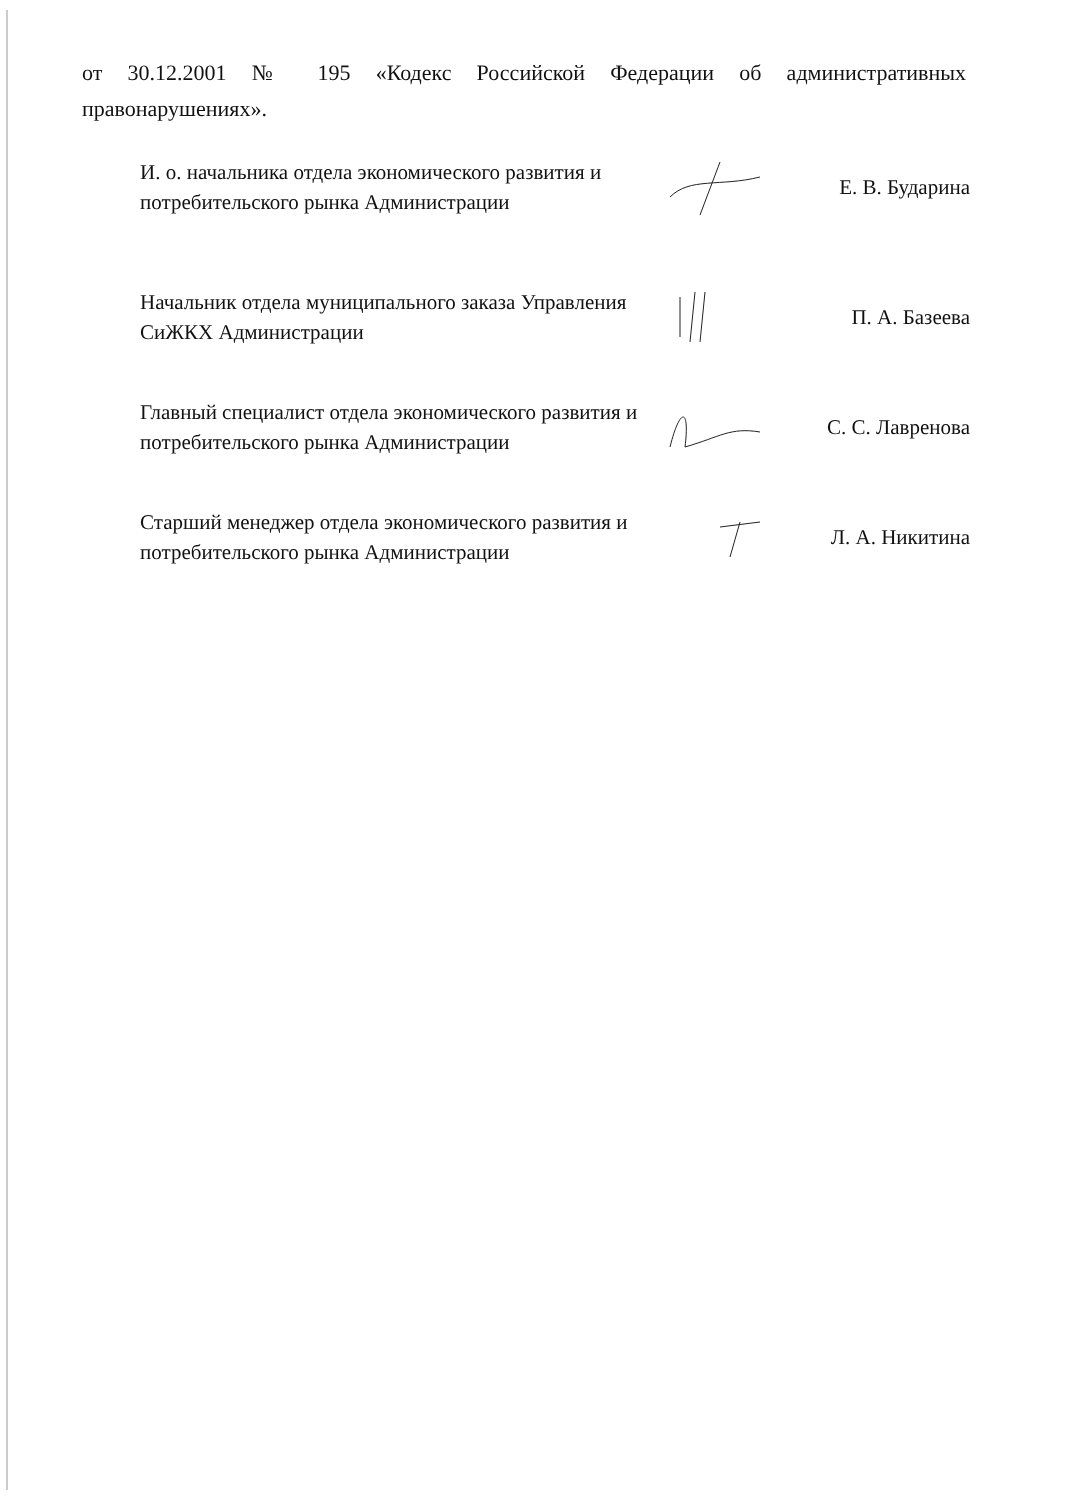от 30.12.2001 № 195 «Кодекс Российской Федерации об административных правонарушениях».
И. о. начальника отдела экономического развития и потребительского рынка Администрации
Е. В. Бударина
Начальник отдела муниципального заказа Управления СиЖКХ Администрации
П. А. Базеева
Главный специалист отдела экономического развития и потребительского рынка Администрации
С. С. Лавренова
Старший менеджер отдела экономического развития и потребительского рынка Администрации
Л. А. Никитина